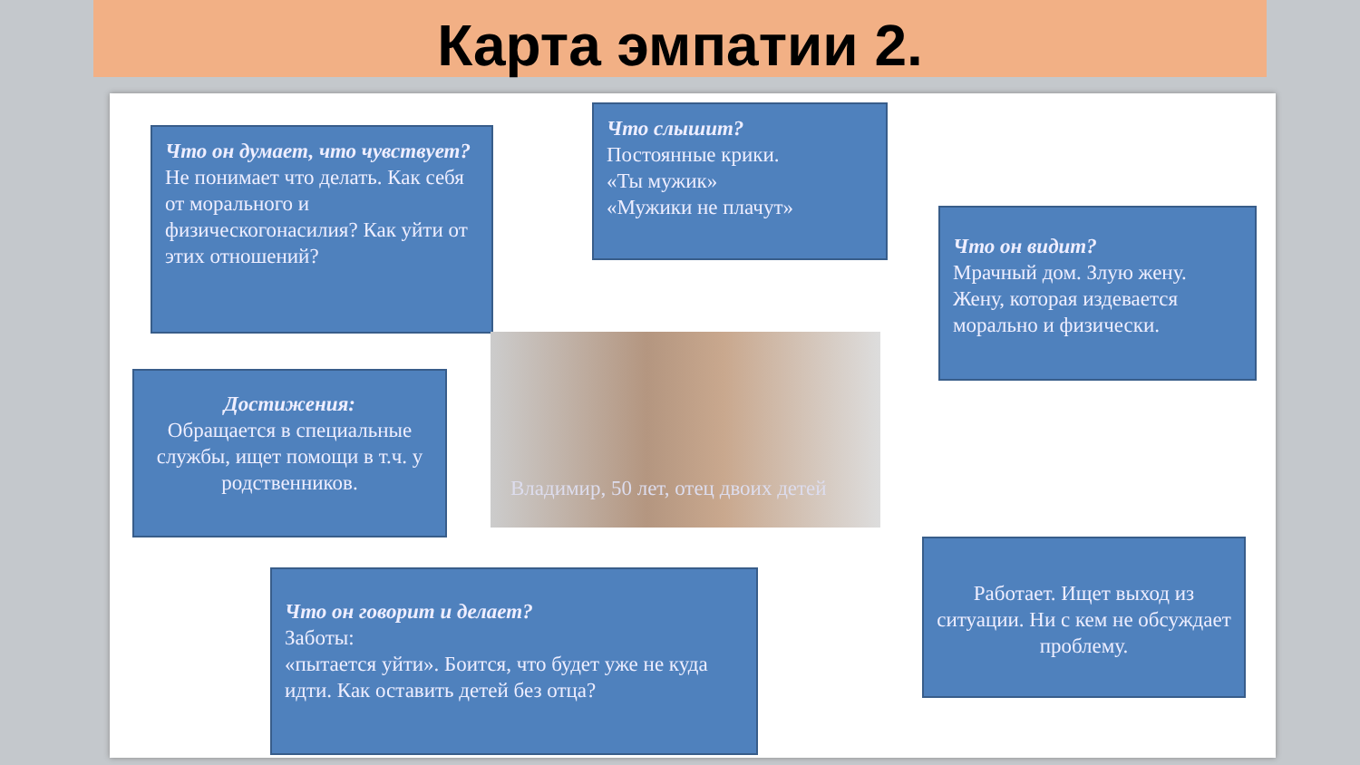Карта эмпатии 2.
Что он думает, что чувствует?
Не понимает что делать. Как себя от морального и физическогонасилия? Как уйти от этих отношений?
Что слышит?
Постоянные крики.
«Ты мужик»
«Мужики не плачут»
Что он видит?
Мрачный дом. Злую жену. Жену, которая издевается морально и физически.
Достижения:
Обращается в специальные службы, ищет помощи в т.ч. у родственников.
Владимир, 50 лет, отец двоих детей
Что он говорит и делает?
Заботы:
«пытается уйти». Боится, что будет уже не куда идти. Как оставить детей без отца?
Работает. Ищет выход из ситуации. Ни с кем не обсуждает проблему.